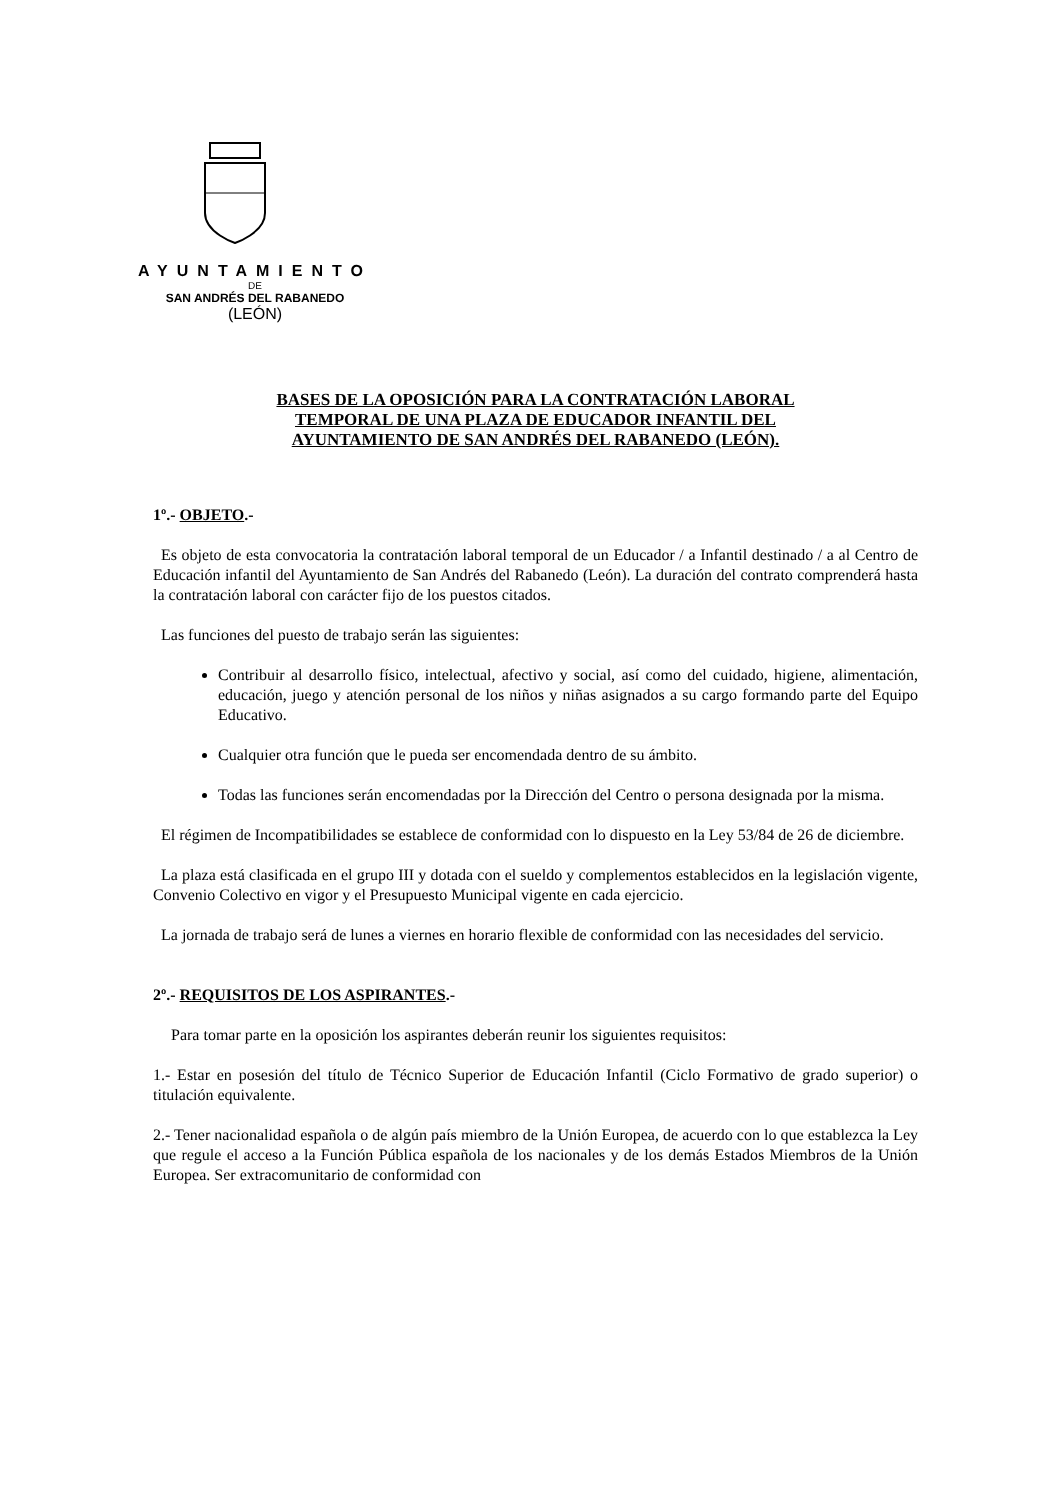AYUNTAMIENTO
DE
SAN ANDRÉS DEL RABANEDO
(LEÓN)
BASES DE LA OPOSICIÓN PARA LA CONTRATACIÓN LABORAL
TEMPORAL DE UNA PLAZA DE EDUCADOR INFANTIL DEL
AYUNTAMIENTO DE SAN ANDRÉS DEL RABANEDO (LEÓN).
1º.- OBJETO.-
Es objeto de esta convocatoria la contratación laboral temporal de un Educador / a Infantil destinado / a al Centro de Educación infantil del Ayuntamiento de San Andrés del Rabanedo (León). La duración del contrato comprenderá hasta la contratación laboral con carácter fijo de los puestos citados.
Las funciones del puesto de trabajo serán las siguientes:
Contribuir al desarrollo físico, intelectual, afectivo y social, así como del cuidado, higiene, alimentación, educación, juego y atención personal de los niños y niñas asignados a su cargo formando parte del Equipo Educativo.
Cualquier otra función que le pueda ser encomendada dentro de su ámbito.
Todas las funciones serán encomendadas por la Dirección del Centro o persona designada por la misma.
El régimen de Incompatibilidades se establece de conformidad con lo dispuesto en la Ley 53/84 de 26 de diciembre.
La plaza está clasificada en el grupo III y dotada con el sueldo y complementos establecidos en la legislación vigente, Convenio Colectivo en vigor y el Presupuesto Municipal vigente en cada ejercicio.
La jornada de trabajo será de lunes a viernes en horario flexible de conformidad con las necesidades del servicio.
2º.- REQUISITOS DE LOS ASPIRANTES.-
Para tomar parte en la oposición los aspirantes deberán reunir los siguientes requisitos:
1.- Estar en posesión del título de Técnico Superior de Educación Infantil (Ciclo Formativo de grado superior) o titulación equivalente.
2.- Tener nacionalidad española o de algún país miembro de la Unión Europea, de acuerdo con lo que establezca la Ley que regule el acceso a la Función Pública española de los nacionales y de los demás Estados Miembros de la Unión Europea. Ser extracomunitario de conformidad con